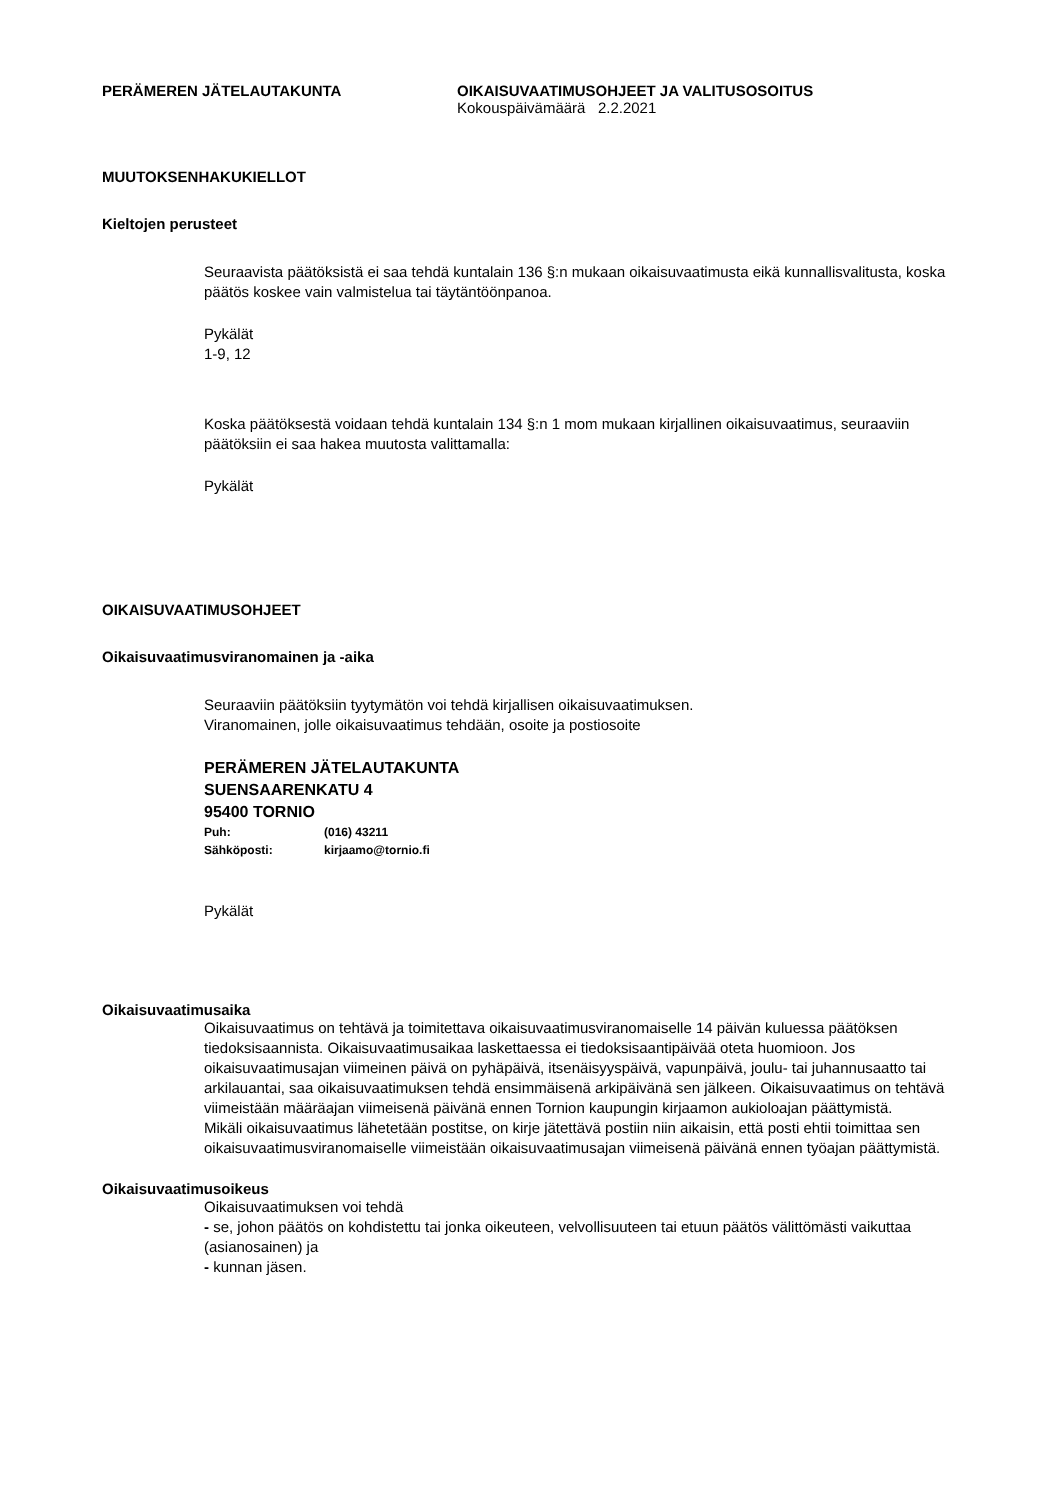PERÄMEREN JÄTELAUTAKUNTA OIKAISUVAATIMUSOHJEET JA VALITUSOSOITUS
Kokouspäivämäärä 2.2.2021
MUUTOKSENHAKUKIELLOT
Kieltojen perusteet
Seuraavista päätöksistä ei saa tehdä kuntalain 136 §:n mukaan oikaisuvaatimusta eikä kunnallisvalitusta, koska päätös koskee vain valmistelua tai täytäntöönpanoa.
Pykälät
1-9, 12
Koska päätöksestä voidaan tehdä kuntalain 134 §:n 1 mom mukaan kirjallinen oikaisuvaatimus, seuraaviin päätöksiin ei saa hakea muutosta valittamalla:
Pykälät
OIKAISUVAATIMUSOHJEET
Oikaisuvaatimusviranomainen ja -aika
Seuraaviin päätöksiin tyytymätön voi tehdä kirjallisen oikaisuvaatimuksen.
Viranomainen, jolle oikaisuvaatimus tehdään, osoite ja postiosoite
PERÄMEREN JÄTELAUTAKUNTA
SUENSAARENKATU 4
95400 TORNIO
Puh: (016) 43211
Sähköposti: kirjaamo@tornio.fi
Pykälät
Oikaisuvaatimusaika
Oikaisuvaatimus on tehtävä ja toimitettava oikaisuvaatimusviranomaiselle 14 päivän kuluessa päätöksen tiedoksisaannista. Oikaisuvaatimusaikaa laskettaessa ei tiedoksisaantipäivää oteta huomioon. Jos oikaisuvaatimusajan viimeinen päivä on pyhäpäivä, itsenäisyyspäivä, vapunpäivä, joulu- tai juhannusaatto tai arkilauantai, saa oikaisuvaatimuksen tehdä ensimmäisenä arkipäivänä sen jälkeen. Oikaisuvaatimus on tehtävä viimeistään määräajan viimeisenä päivänä ennen Tornion kaupungin kirjaamon aukioloajan päättymistä.
Mikäli oikaisuvaatimus lähetetään postitse, on kirje jätettävä postiin niin aikaisin, että posti ehtii toimittaa sen oikaisuvaatimusviranomaiselle viimeistään oikaisuvaatimusajan viimeisenä päivänä ennen työajan päättymistä.
Oikaisuvaatimusoikeus
Oikaisuvaatimuksen voi tehdä
- se, johon päätös on kohdistettu tai jonka oikeuteen, velvollisuuteen tai etuun päätös välittömästi vaikuttaa
(asianosainen) ja
- kunnan jäsen.